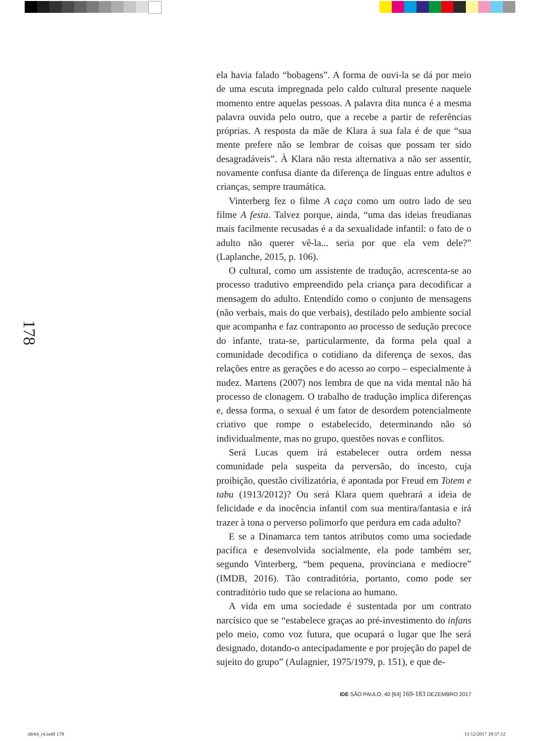178
ela havia falado “bobagens”. A forma de ouvi-la se dá por meio de uma escuta impregnada pelo caldo cultural presente naquele momento entre aquelas pessoas. A palavra dita nunca é a mesma palavra ouvida pelo outro, que a recebe a partir de referências próprias. A resposta da mãe de Klara à sua fala é de que “sua mente prefere não se lembrar de coisas que possam ter sido desagradáveis”. À Klara não resta alternativa a não ser assentir, novamente confusa diante da diferença de línguas entre adultos e crianças, sempre traumática.
Vinterberg fez o filme A caça como um outro lado de seu filme A festa. Talvez porque, ainda, “uma das ideias freudianas mais facilmente recusadas é a da sexualidade infantil: o fato de o adulto não querer vê-la... seria por que ela vem dele?” (Laplanche, 2015, p. 106).
O cultural, como um assistente de tradução, acrescenta-se ao processo tradutivo empreendido pela criança para decodificar a mensagem do adulto. Entendido como o conjunto de mensagens (não verbais, mais do que verbais), destilado pelo ambiente social que acompanha e faz contraponto ao processo de sedução precoce do infante, trata-se, particularmente, da forma pela qual a comunidade decodifica o cotidiano da diferença de sexos, das relações entre as gerações e do acesso ao corpo – especialmente à nudez. Martens (2007) nos lembra de que na vida mental não há processo de clonagem. O trabalho de tradução implica diferenças e, dessa forma, o sexual é um fator de desordem potencialmente criativo que rompe o estabelecido, determinando não só individualmente, mas no grupo, questões novas e conflitos.
Será Lucas quem irá estabelecer outra ordem nessa comunidade pela suspeita da perversão, do incesto, cuja proibição, questão civilizatória, é apontada por Freud em Totem e tabu (1913/2012)? Ou será Klara quem quebrará a ideia de felicidade e da inocência infantil com sua mentira/fantasia e irá trazer à tona o perverso polimorfo que perdura em cada adulto?
E se a Dinamarca tem tantos atributos como uma sociedade pacífica e desenvolvida socialmente, ela pode também ser, segundo Vinterberg, “bem pequena, provinciana e medíocre” (IMDB, 2016). Tão contraditória, portanto, como pode ser contraditório tudo que se relaciona ao humano.
A vida em uma sociedade é sustentada por um contrato narcísico que se “estabelece graças ao pré-investimento do infans pelo meio, como voz futura, que ocupará o lugar que lhe será designado, dotando-o antecipadamente e por projeção do papel de sujeito do grupo” (Aulagnier, 1975/1979, p. 151), e que de-
IDE SÃO PAULO, 40 [64] 169-183 DEZEMBRO 2017
ide64_r4.indd 178 11/12/2017 18:37:12